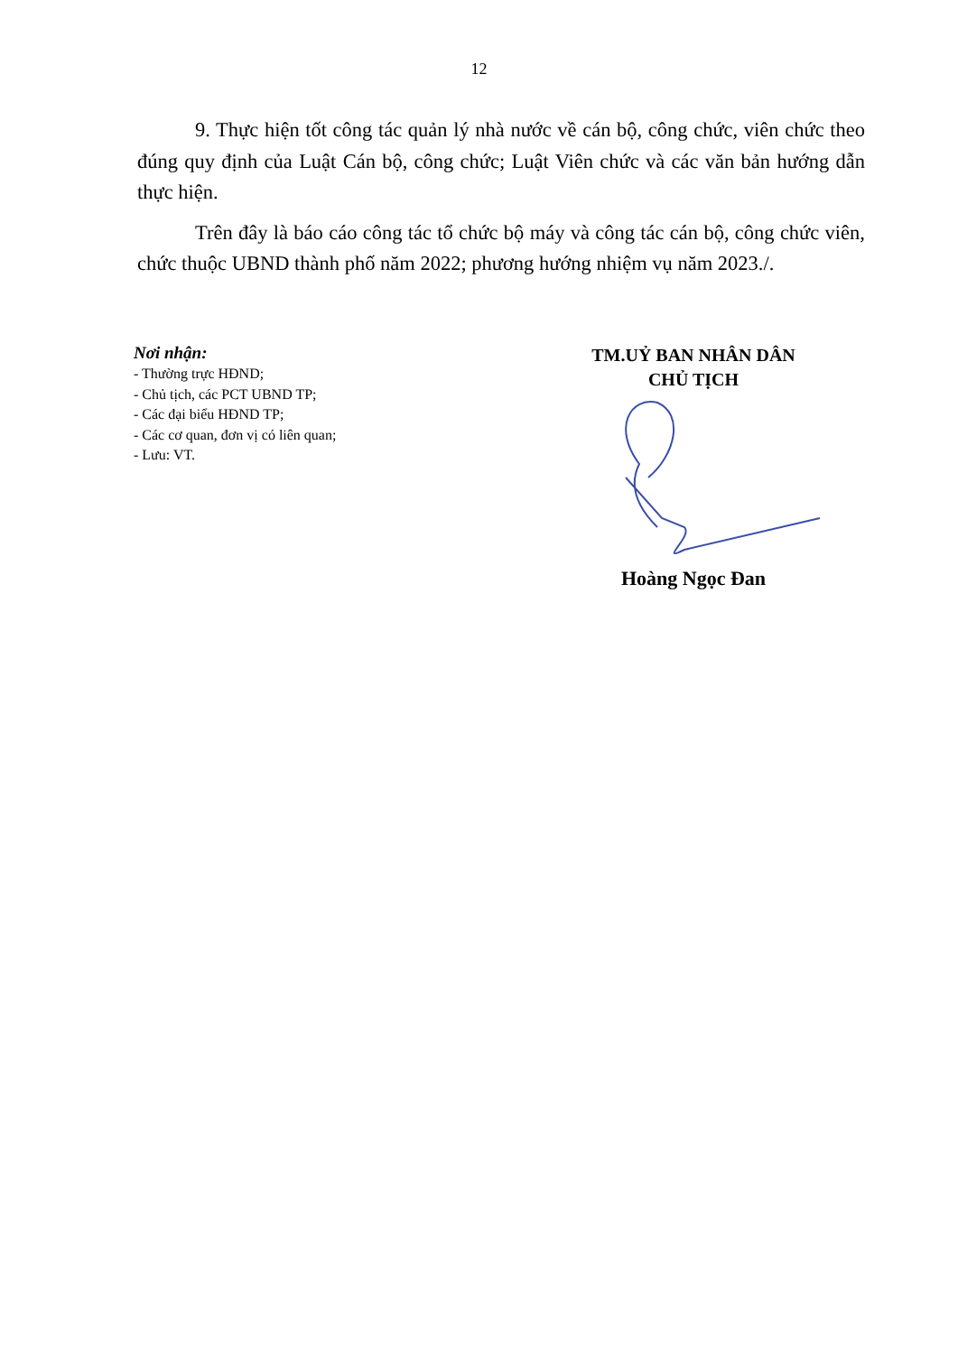12
9. Thực hiện tốt công tác quản lý nhà nước về cán bộ, công chức, viên chức theo đúng quy định của Luật Cán bộ, công chức; Luật Viên chức và các văn bản hướng dẫn thực hiện.
Trên đây là báo cáo công tác tổ chức bộ máy và công tác cán bộ, công chức viên, chức thuộc UBND thành phố năm 2022; phương hướng nhiệm vụ năm 2023./.
Nơi nhận:
- Thường trực HĐND;
- Chủ tịch, các PCT UBND TP;
- Các đại biểu HĐND TP;
- Các cơ quan, đơn vị có liên quan;
- Lưu: VT.
TM.UỶ BAN NHÂN DÂN
CHỦ TỊCH
Hoàng Ngọc Đan